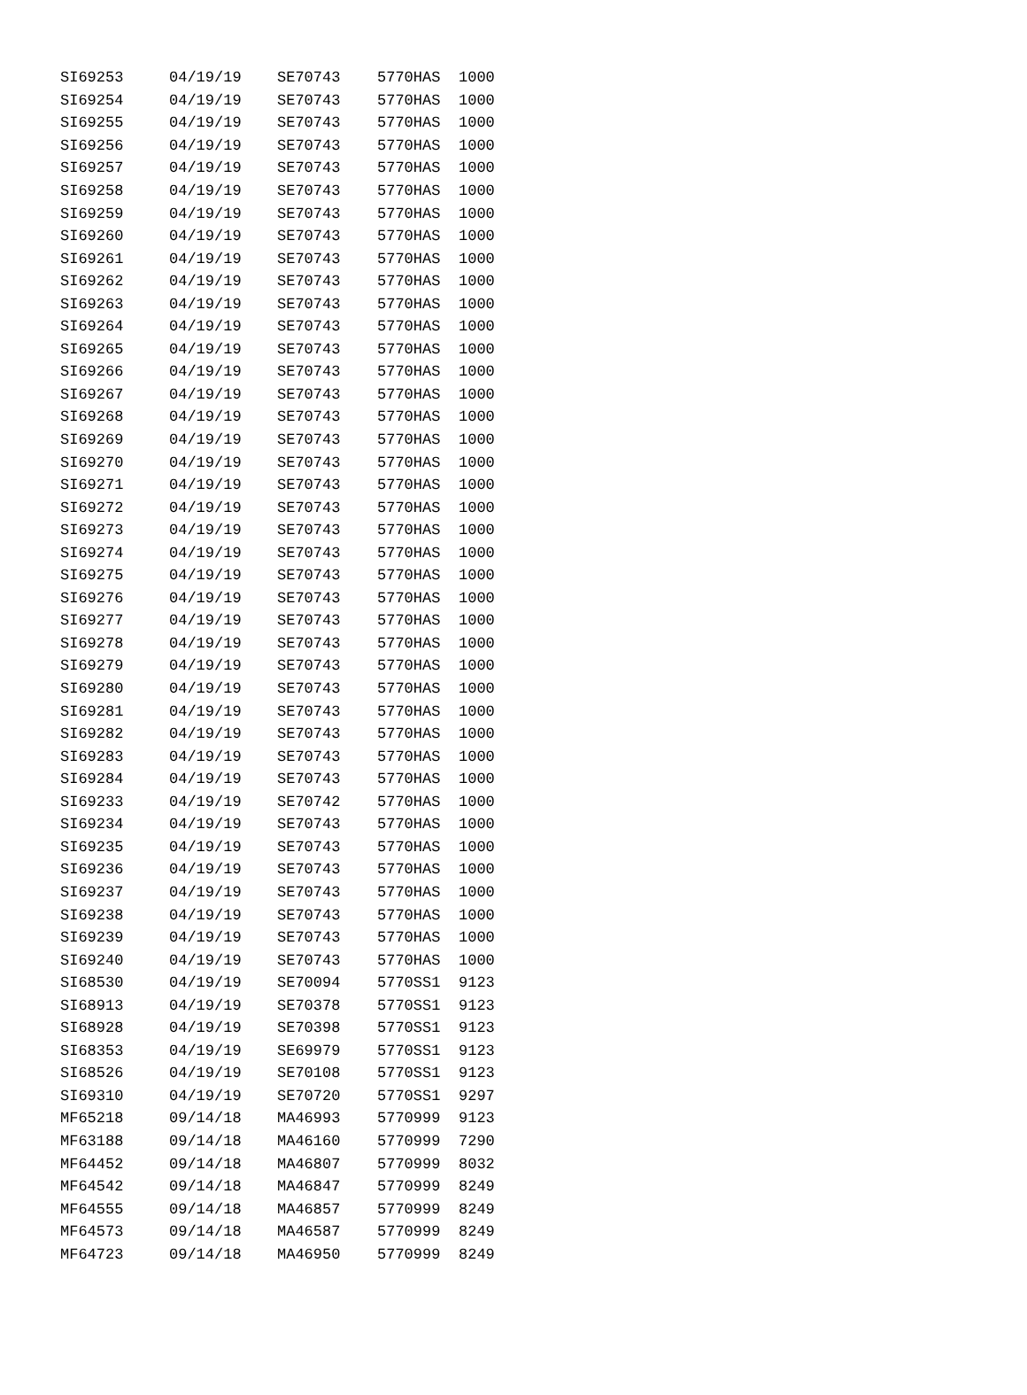| SI69253 | 04/19/19 | SE70743 | 5770HAS | 1000 |
| SI69254 | 04/19/19 | SE70743 | 5770HAS | 1000 |
| SI69255 | 04/19/19 | SE70743 | 5770HAS | 1000 |
| SI69256 | 04/19/19 | SE70743 | 5770HAS | 1000 |
| SI69257 | 04/19/19 | SE70743 | 5770HAS | 1000 |
| SI69258 | 04/19/19 | SE70743 | 5770HAS | 1000 |
| SI69259 | 04/19/19 | SE70743 | 5770HAS | 1000 |
| SI69260 | 04/19/19 | SE70743 | 5770HAS | 1000 |
| SI69261 | 04/19/19 | SE70743 | 5770HAS | 1000 |
| SI69262 | 04/19/19 | SE70743 | 5770HAS | 1000 |
| SI69263 | 04/19/19 | SE70743 | 5770HAS | 1000 |
| SI69264 | 04/19/19 | SE70743 | 5770HAS | 1000 |
| SI69265 | 04/19/19 | SE70743 | 5770HAS | 1000 |
| SI69266 | 04/19/19 | SE70743 | 5770HAS | 1000 |
| SI69267 | 04/19/19 | SE70743 | 5770HAS | 1000 |
| SI69268 | 04/19/19 | SE70743 | 5770HAS | 1000 |
| SI69269 | 04/19/19 | SE70743 | 5770HAS | 1000 |
| SI69270 | 04/19/19 | SE70743 | 5770HAS | 1000 |
| SI69271 | 04/19/19 | SE70743 | 5770HAS | 1000 |
| SI69272 | 04/19/19 | SE70743 | 5770HAS | 1000 |
| SI69273 | 04/19/19 | SE70743 | 5770HAS | 1000 |
| SI69274 | 04/19/19 | SE70743 | 5770HAS | 1000 |
| SI69275 | 04/19/19 | SE70743 | 5770HAS | 1000 |
| SI69276 | 04/19/19 | SE70743 | 5770HAS | 1000 |
| SI69277 | 04/19/19 | SE70743 | 5770HAS | 1000 |
| SI69278 | 04/19/19 | SE70743 | 5770HAS | 1000 |
| SI69279 | 04/19/19 | SE70743 | 5770HAS | 1000 |
| SI69280 | 04/19/19 | SE70743 | 5770HAS | 1000 |
| SI69281 | 04/19/19 | SE70743 | 5770HAS | 1000 |
| SI69282 | 04/19/19 | SE70743 | 5770HAS | 1000 |
| SI69283 | 04/19/19 | SE70743 | 5770HAS | 1000 |
| SI69284 | 04/19/19 | SE70743 | 5770HAS | 1000 |
| SI69233 | 04/19/19 | SE70742 | 5770HAS | 1000 |
| SI69234 | 04/19/19 | SE70743 | 5770HAS | 1000 |
| SI69235 | 04/19/19 | SE70743 | 5770HAS | 1000 |
| SI69236 | 04/19/19 | SE70743 | 5770HAS | 1000 |
| SI69237 | 04/19/19 | SE70743 | 5770HAS | 1000 |
| SI69238 | 04/19/19 | SE70743 | 5770HAS | 1000 |
| SI69239 | 04/19/19 | SE70743 | 5770HAS | 1000 |
| SI69240 | 04/19/19 | SE70743 | 5770HAS | 1000 |
| SI68530 | 04/19/19 | SE70094 | 5770SS1 | 9123 |
| SI68913 | 04/19/19 | SE70378 | 5770SS1 | 9123 |
| SI68928 | 04/19/19 | SE70398 | 5770SS1 | 9123 |
| SI68353 | 04/19/19 | SE69979 | 5770SS1 | 9123 |
| SI68526 | 04/19/19 | SE70108 | 5770SS1 | 9123 |
| SI69310 | 04/19/19 | SE70720 | 5770SS1 | 9297 |
| MF65218 | 09/14/18 | MA46993 | 5770999 | 9123 |
| MF63188 | 09/14/18 | MA46160 | 5770999 | 7290 |
| MF64452 | 09/14/18 | MA46807 | 5770999 | 8032 |
| MF64542 | 09/14/18 | MA46847 | 5770999 | 8249 |
| MF64555 | 09/14/18 | MA46857 | 5770999 | 8249 |
| MF64573 | 09/14/18 | MA46587 | 5770999 | 8249 |
| MF64723 | 09/14/18 | MA46950 | 5770999 | 8249 |